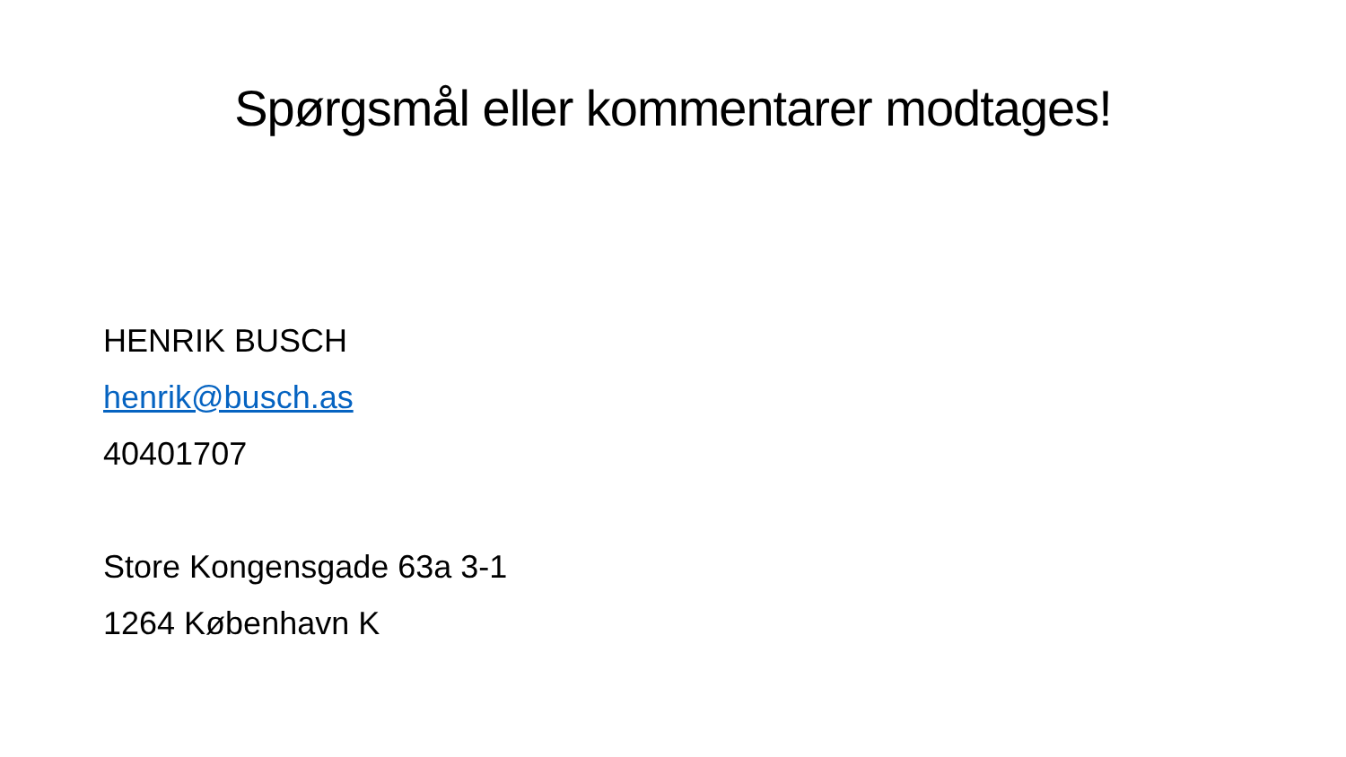Spørgsmål eller kommentarer modtages!
HENRIK BUSCH
henrik@busch.as
40401707
Store Kongensgade 63a 3-1
1264 København K